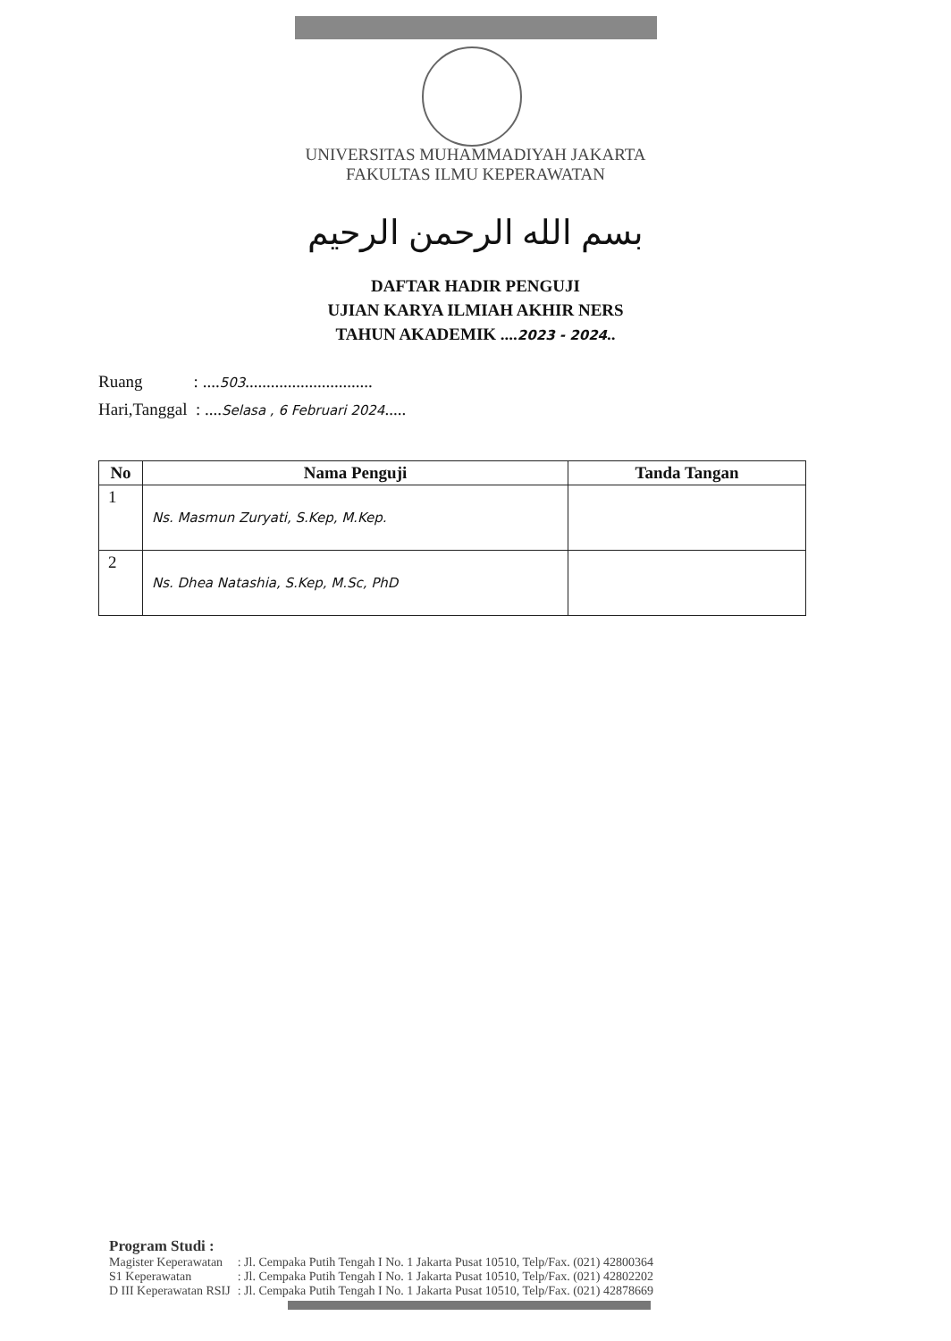UNIVERSITAS MUHAMMADIYAH JAKARTA
FAKULTAS ILMU KEPERAWATAN
بسم الله الرحمن الرحيم
DAFTAR HADIR PENGUJI
UJIAN KARYA ILMIAH AKHIR NERS
TAHUN AKADEMIK ....2023 - 2024..
Ruang : ....503..............................
Hari,Tanggal : ....Selasa , 6 Februari 2024.....
| No | Nama Penguji | Tanda Tangan |
| --- | --- | --- |
| 1 | Ns. Masmun Zuryati, S.Kep, M.Kep. | |
| 2 | Ns. Dhea Natashia, S.Kep, M.Sc, PhD | |
Program Studi :
| Magister Keperawatan | : Jl. Cempaka Putih Tengah I No. 1 Jakarta Pusat 10510, Telp/Fax. (021) 42800364 |
| S1 Keperawatan | : Jl. Cempaka Putih Tengah I No. 1 Jakarta Pusat 10510, Telp/Fax. (021) 42802202 |
| D III Keperawatan RSIJ | : Jl. Cempaka Putih Tengah I No. 1 Jakarta Pusat 10510, Telp/Fax. (021) 42878669 |